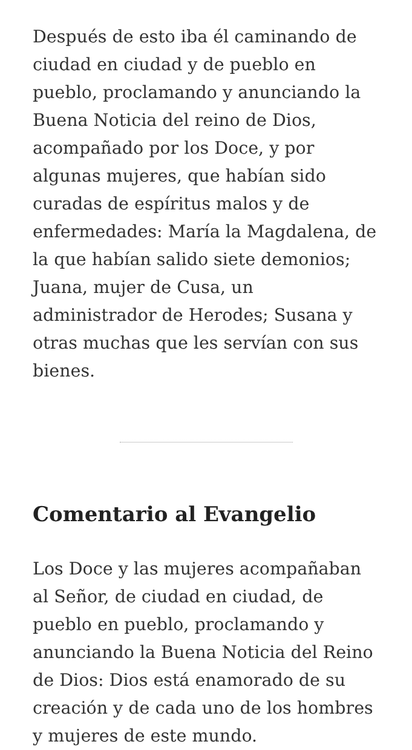Después de esto iba él caminando de ciudad en ciudad y de pueblo en pueblo, proclamando y anunciando la Buena Noticia del reino de Dios, acompañado por los Doce, y por algunas mujeres, que habían sido curadas de espíritus malos y de enfermedades: María la Magdalena, de la que habían salido siete demonios; Juana, mujer de Cusa, un administrador de Herodes; Susana y otras muchas que les servían con sus bienes.
Comentario al Evangelio
Los Doce y las mujeres acompañaban al Señor, de ciudad en ciudad, de pueblo en pueblo, proclamando y anunciando la Buena Noticia del Reino de Dios: Dios está enamorado de su creación y de cada uno de los hombres y mujeres de este mundo.